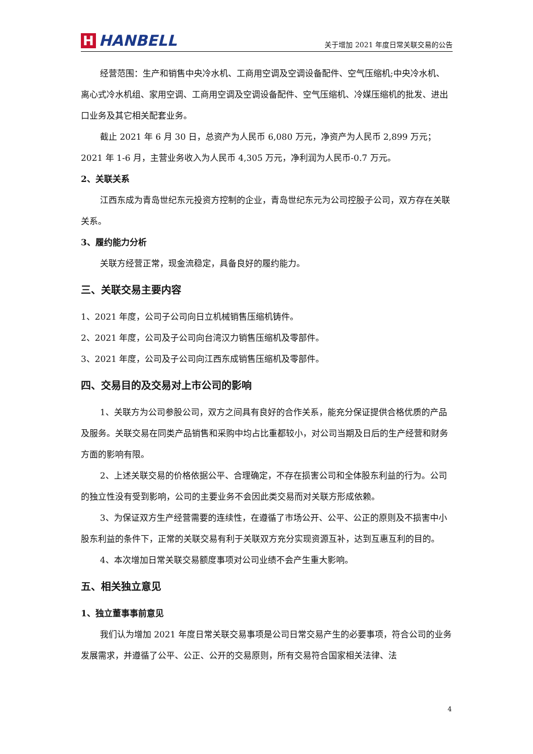H HANBELL
关于增加 2021 年度日常关联交易的公告
经营范围：生产和销售中央冷水机、工商用空调及空调设备配件、空气压缩机;中央冷水机、离心式冷水机组、家用空调、工商用空调及空调设备配件、空气压缩机、冷媒压缩机的批发、进出口业务及其它相关配套业务。
截止 2021 年 6 月 30 日，总资产为人民币 6,080 万元，净资产为人民币 2,899 万元；2021 年 1-6 月，主营业务收入为人民币 4,305 万元，净利润为人民币-0.7 万元。
2、关联关系
江西东成为青岛世纪东元投资方控制的企业，青岛世纪东元为公司控股子公司，双方存在关联关系。
3、履约能力分析
关联方经营正常，现金流稳定，具备良好的履约能力。
三、关联交易主要内容
1、2021 年度，公司子公司向日立机械销售压缩机铸件。
2、2021 年度，公司及子公司向台湾汉力销售压缩机及零部件。
3、2021 年度，公司及子公司向江西东成销售压缩机及零部件。
四、交易目的及交易对上市公司的影响
1、关联方为公司参股公司，双方之间具有良好的合作关系，能充分保证提供合格优质的产品及服务。关联交易在同类产品销售和采购中均占比重都较小，对公司当期及日后的生产经营和财务方面的影响有限。
2、上述关联交易的价格依据公平、合理确定，不存在损害公司和全体股东利益的行为。公司的独立性没有受到影响，公司的主要业务不会因此类交易而对关联方形成依赖。
3、为保证双方生产经营需要的连续性，在遵循了市场公开、公平、公正的原则及不损害中小股东利益的条件下，正常的关联交易有利于关联双方充分实现资源互补，达到互惠互利的目的。
4、本次增加日常关联交易额度事项对公司业绩不会产生重大影响。
五、相关独立意见
1、独立董事事前意见
我们认为增加 2021 年度日常关联交易事项是公司日常交易产生的必要事项，符合公司的业务发展需求，并遵循了公平、公正、公开的交易原则，所有交易符合国家相关法律、法
4